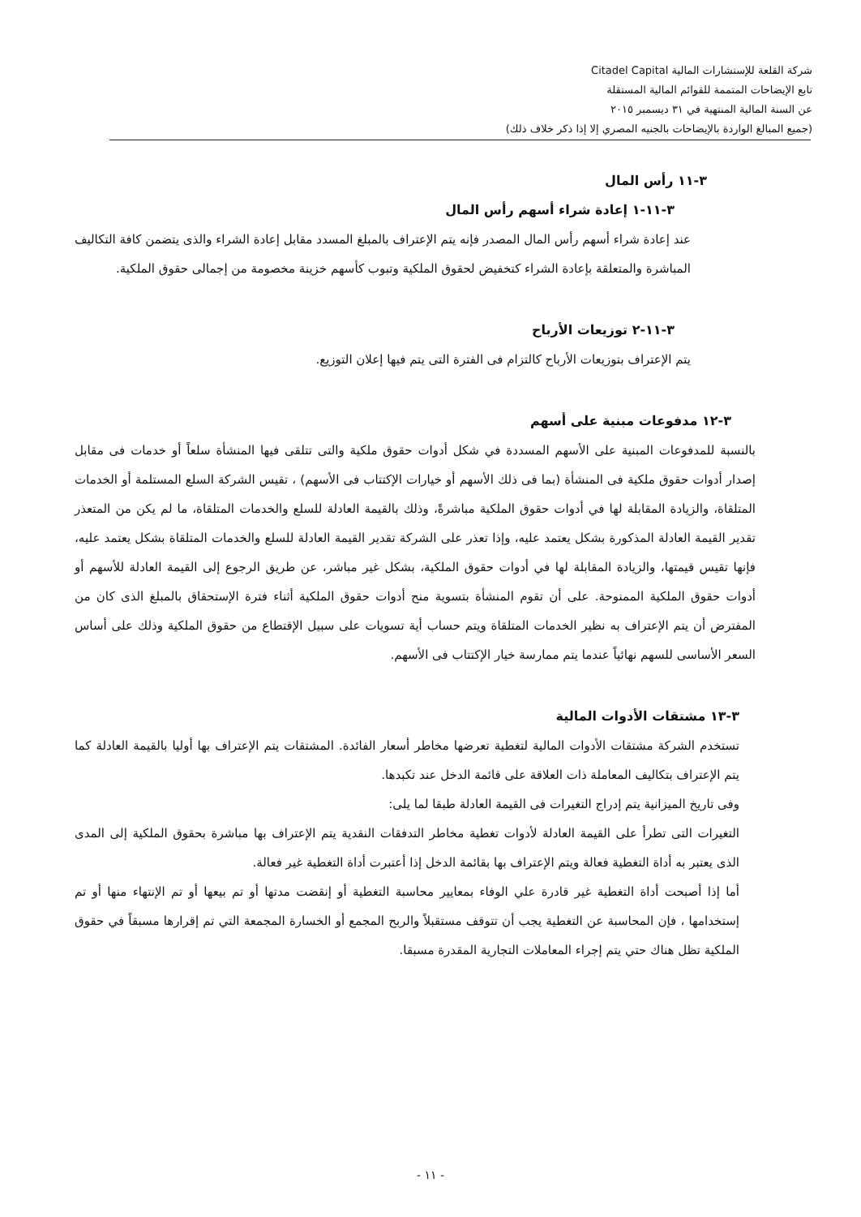شركة القلعة للإستشارات المالية Citadel Capital
تابع الإيضاحات المتممة للقوائم المالية المستقلة
عن السنة المالية المنتهية في ٣١ ديسمبر ٢٠١٥
(جميع المبالغ الواردة بالإيضاحات بالجنيه المصري إلا إذا ذكر خلاف ذلك)
٣-١١ رأس المال
٣-١١-١ إعادة شراء أسهم رأس المال
عند إعادة شراء أسهم رأس المال المصدر فإنه يتم الإعتراف بالمبلغ المسدد مقابل إعادة الشراء والذى يتضمن كافة التكاليف المباشرة والمتعلقة بإعادة الشراء كتخفيض لحقوق الملكية وتبوب كأسهم خزينة مخصومة من إجمالى حقوق الملكية.
٣-١١-٢ توزيعات الأرباح
يتم الإعتراف بتوزيعات الأرباح كالتزام فى الفترة التى يتم فيها إعلان التوزيع.
٣-١٢ مدفوعات مبنية على أسهم
بالنسبة للمدفوعات المبنية على الأسهم المسددة في شكل أدوات حقوق ملكية والتى تتلقى فيها المنشأة سلعاً أو خدمات فى مقابل إصدار أدوات حقوق ملكية فى المنشأة (بما فى ذلك الأسهم أو خيارات الإكتتاب فى الأسهم) ، تقيس الشركة السلع المستلمة أو الخدمات المتلقاة، والزيادة المقابلة لها في أدوات حقوق الملكية مباشرةً، وذلك بالقيمة العادلة للسلع والخدمات المتلقاة، ما لم يكن من المتعذر تقدير القيمة العادلة المذكورة بشكل يعتمد عليه، وإذا تعذر على الشركة تقدير القيمة العادلة للسلع والخدمات المتلقاة بشكل يعتمد عليه، فإنها تقيس قيمتها، والزيادة المقابلة لها في أدوات حقوق الملكية، بشكل غير مباشر، عن طريق الرجوع إلى القيمة العادلة للأسهم أو أدوات حقوق الملكية الممنوحة. على أن تقوم المنشأة بتسوية منح أدوات حقوق الملكية أثناء فترة الإستحقاق بالمبلغ الذى كان من المفترض أن يتم الإعتراف به نظير الخدمات المتلقاة ويتم حساب أية تسويات على سبيل الإقتطاع من حقوق الملكية وذلك على أساس السعر الأساسى للسهم نهائياً عندما يتم ممارسة خيار الإكتتاب فى الأسهم.
٣-١٣ مشتقات الأدوات المالية
تستخدم الشركة مشتقات الأدوات المالية لتغطية تعرضها مخاطر أسعار الفائدة. المشتقات يتم الإعتراف بها أوليا بالقيمة العادلة كما يتم الإعتراف بتكاليف المعاملة ذات العلاقة على قائمة الدخل عند تكبدها.
وفى تاريخ الميزانية يتم إدراج التغيرات فى القيمة العادلة طبقا لما يلى:
التغيرات التى تطرأ على القيمة العادلة لأدوات تغطية مخاطر التدفقات النقدية يتم الإعتراف بها مباشرة بحقوق الملكية إلى المدى الذى يعتبر به أداة التغطية فعالة ويتم الإعتراف بها بقائمة الدخل إذا أعتبرت أداة التغطية غير فعالة.
أما إذا أصبحت أداة التغطية غير قادرة علي الوفاء بمعايير محاسبة التغطية أو إنقضت مدتها أو تم بيعها أو تم الإنتهاء منها أو تم إستخدامها ، فإن المحاسبة عن التغطية يجب أن تتوقف مستقبلاً والربح المجمع أو الخسارة المجمعة التي تم إقرارها مسبقاً في حقوق الملكية تظل هناك حتي يتم إجراء المعاملات التجارية المقدرة مسبقا.
- ١١ -